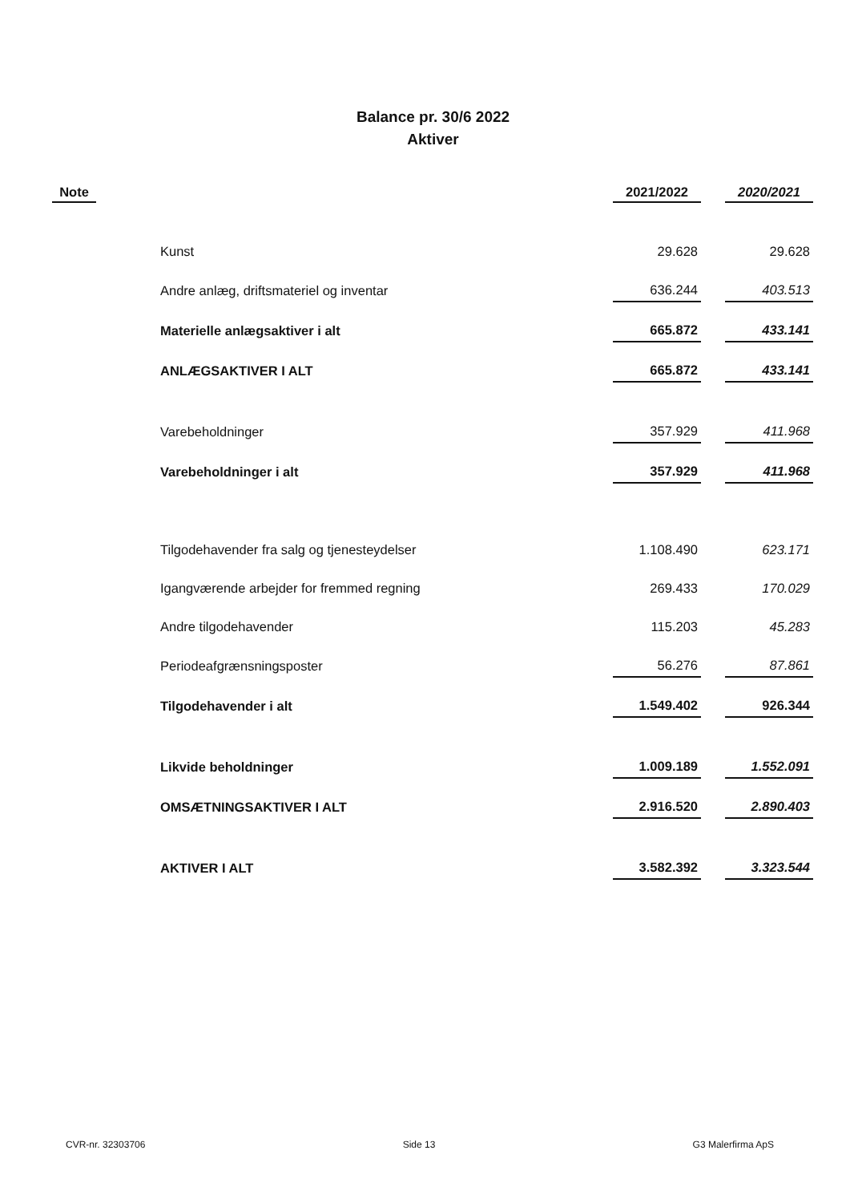Balance pr. 30/6 2022
Aktiver
| Note | | 2021/2022 | | 2020/2021 |
| --- | --- | --- | --- | --- |
| | Kunst | 29.628 | | 29.628 |
| | Andre anlæg, driftsmateriel og inventar | 636.244 | | 403.513 |
| | Materielle anlægsaktiver i alt | 665.872 | | 433.141 |
| | ANLÆGSAKTIVER I ALT | 665.872 | | 433.141 |
| | Varebeholdninger | 357.929 | | 411.968 |
| | Varebeholdninger i alt | 357.929 | | 411.968 |
| | Tilgodehavender fra salg og tjenesteydelser | 1.108.490 | | 623.171 |
| | Igangværende arbejder for fremmed regning | 269.433 | | 170.029 |
| | Andre tilgodehavender | 115.203 | | 45.283 |
| | Periodeafgrænsningsposter | 56.276 | | 87.861 |
| | Tilgodehavender i alt | 1.549.402 | | 926.344 |
| | Likvide beholdninger | 1.009.189 | | 1.552.091 |
| | OMSÆTNINGSAKTIVER I ALT | 2.916.520 | | 2.890.403 |
| | AKTIVER I ALT | 3.582.392 | | 3.323.544 |
CVR-nr. 32303706 Side 13 G3 Malerfirma ApS